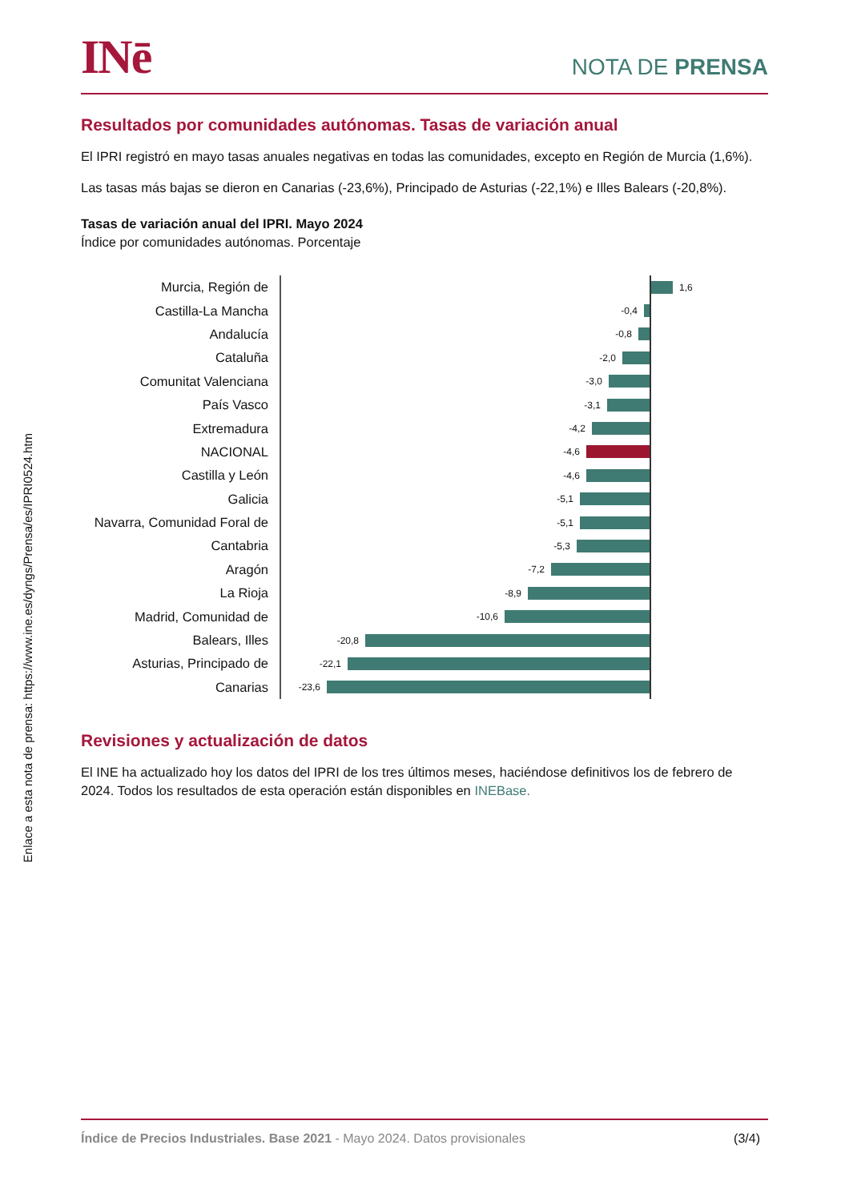INē
NOTA DE PRENSA
Resultados por comunidades autónomas. Tasas de variación anual
El IPRI registró en mayo tasas anuales negativas en todas las comunidades, excepto en Región de Murcia (1,6%).
Las tasas más bajas se dieron en Canarias (-23,6%), Principado de Asturias (-22,1%) e Illes Balears (-20,8%).
Tasas de variación anual del IPRI. Mayo 2024
Índice por comunidades autónomas. Porcentaje
Murcia, Región de
1,6
Castilla-La Mancha
-0,4
Andalucía
-0,8
Cataluña
-2,0
Comunitat Valenciana
-3,0
País Vasco
-3,1
Extremadura
-4,2
NACIONAL
-4,6
Castilla y León
-4,6
Galicia
-5,1
Navarra, Comunidad Foral de
-5,1
Cantabria
-5,3
Aragón
-7,2
La Rioja
-8,9
Madrid, Comunidad de
-10,6
Balears, Illes
-20,8
Asturias, Principado de
-22,1
Canarias
-23,6
Revisiones y actualización de datos
El INE ha actualizado hoy los datos del IPRI de los tres últimos meses, haciéndose definitivos los de febrero de 2024. Todos los resultados de esta operación están disponibles en INEBase.
Índice de Precios Industriales. Base 2021 - Mayo 2024. Datos provisionales (3/4)
Enlace a esta nota de prensa: https://www.ine.es/dyngs/Prensa/es/IPRI0524.htm